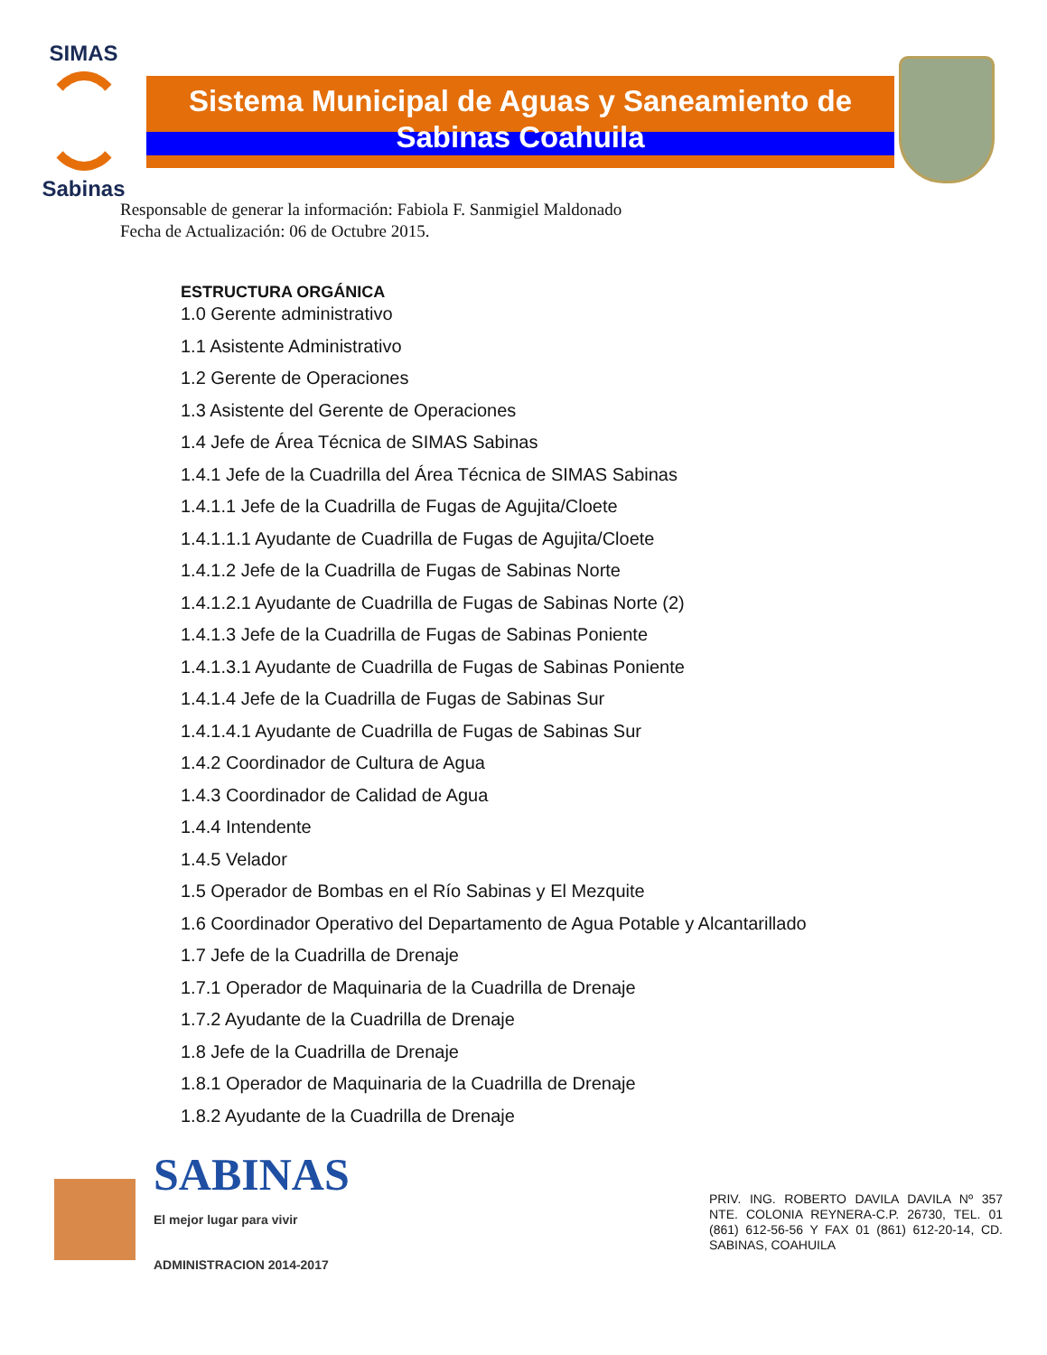SIMAS
Sabinas
Sistema Municipal de Aguas y Saneamiento de Sabinas Coahuila
Responsable de generar la información: Fabiola F. Sanmigiel Maldonado
Fecha de Actualización: 06 de Octubre 2015.
ESTRUCTURA ORGÁNICA
1.0 Gerente administrativo
1.1 Asistente Administrativo
1.2 Gerente de Operaciones
1.3 Asistente del Gerente de Operaciones
1.4 Jefe de Área Técnica de SIMAS Sabinas
1.4.1 Jefe de la Cuadrilla del Área Técnica de SIMAS Sabinas
1.4.1.1 Jefe de la Cuadrilla de Fugas de Agujita/Cloete
1.4.1.1.1 Ayudante de Cuadrilla de Fugas de Agujita/Cloete
1.4.1.2 Jefe de la Cuadrilla de Fugas de Sabinas Norte
1.4.1.2.1 Ayudante de Cuadrilla de Fugas de Sabinas Norte (2)
1.4.1.3 Jefe de la Cuadrilla de Fugas de Sabinas Poniente
1.4.1.3.1 Ayudante de Cuadrilla de Fugas de Sabinas Poniente
1.4.1.4 Jefe de la Cuadrilla de Fugas de Sabinas Sur
1.4.1.4.1 Ayudante de Cuadrilla de Fugas de Sabinas Sur
1.4.2 Coordinador de Cultura de Agua
1.4.3 Coordinador de Calidad de Agua
1.4.4 Intendente
1.4.5 Velador
1.5 Operador de Bombas en el Río Sabinas y El Mezquite
1.6 Coordinador Operativo del Departamento de Agua Potable y Alcantarillado
1.7 Jefe de la Cuadrilla de Drenaje
1.7.1 Operador de Maquinaria de la Cuadrilla de Drenaje
1.7.2 Ayudante de la Cuadrilla de Drenaje
1.8 Jefe de la Cuadrilla de Drenaje
1.8.1 Operador de Maquinaria de la Cuadrilla de Drenaje
1.8.2 Ayudante de la Cuadrilla de Drenaje
SABINAS
El mejor lugar para vivir
ADMINISTRACION 2014-2017
PRIV. ING. ROBERTO DAVILA DAVILA Nº 357 NTE. COLONIA REYNERA-C.P. 26730, TEL. 01 (861) 612-56-56 Y FAX 01 (861) 612-20-14, CD. SABINAS, COAHUILA